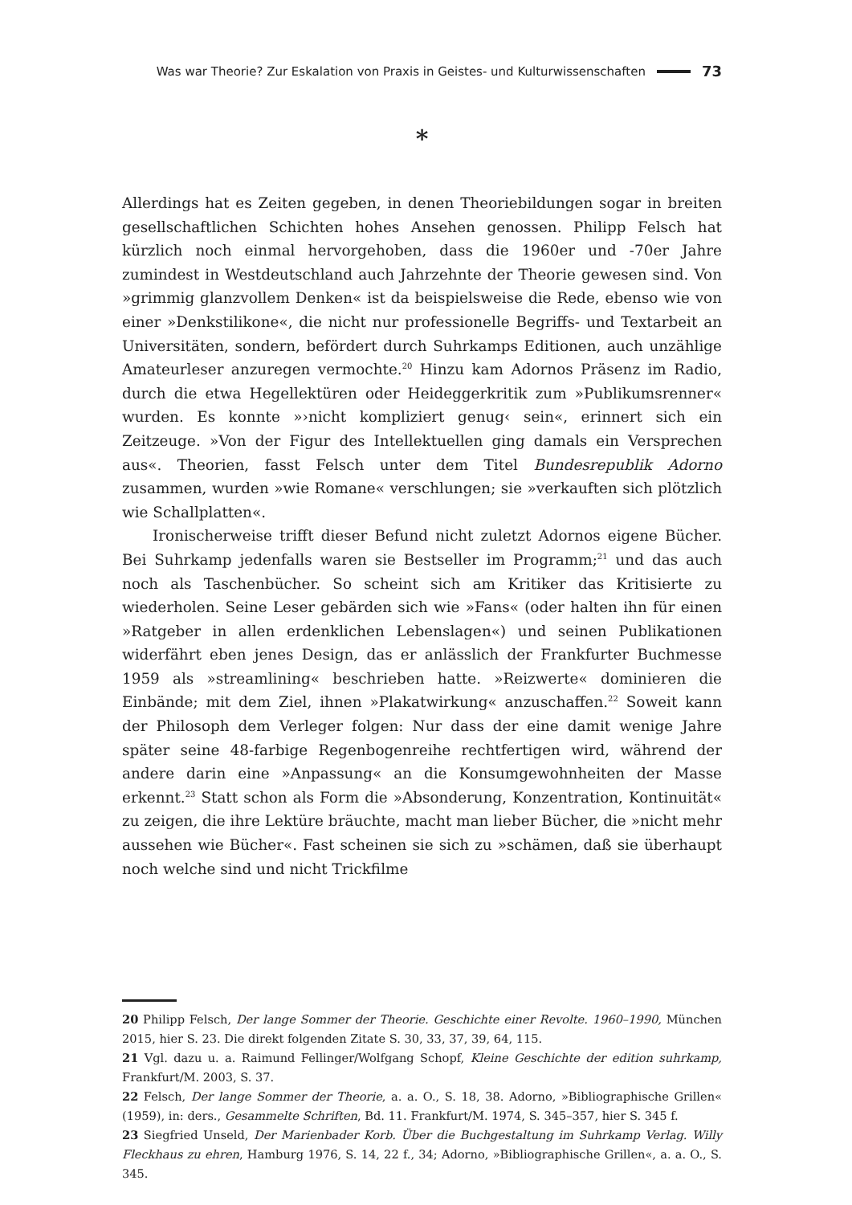Was war Theorie? Zur Eskalation von Praxis in Geistes- und Kulturwissenschaften 73
*
Allerdings hat es Zeiten gegeben, in denen Theoriebildungen sogar in breiten gesellschaftlichen Schichten hohes Ansehen genossen. Philipp Felsch hat kürzlich noch einmal hervorgehoben, dass die 1960er und -70er Jahre zumindest in Westdeutschland auch Jahrzehnte der Theorie gewesen sind. Von »grimmig glanzvollem Denken« ist da beispielsweise die Rede, ebenso wie von einer »Denkstilikone«, die nicht nur professionelle Begriffs- und Textarbeit an Universitäten, sondern, befördert durch Suhrkamps Editionen, auch unzählige Amateurleser anzuregen vermochte.<sup>20</sup> Hinzu kam Adornos Präsenz im Radio, durch die etwa Hegellektüren oder Heideggerkritik zum »Publikumsrenner« wurden. Es konnte »›nicht kompliziert genug‹ sein«, erinnert sich ein Zeitzeuge. »Von der Figur des Intellektuellen ging damals ein Versprechen aus«. Theorien, fasst Felsch unter dem Titel Bundesrepublik Adorno zusammen, wurden »wie Romane« verschlungen; sie »verkauften sich plötzlich wie Schallplatten«.
Ironischerweise trifft dieser Befund nicht zuletzt Adornos eigene Bücher. Bei Suhrkamp jedenfalls waren sie Bestseller im Programm;<sup>21</sup> und das auch noch als Taschenbücher. So scheint sich am Kritiker das Kritisierte zu wiederholen. Seine Leser gebärden sich wie »Fans« (oder halten ihn für einen »Ratgeber in allen erdenklichen Lebenslagen«) und seinen Publikationen widerfährt eben jenes Design, das er anlässlich der Frankfurter Buchmesse 1959 als »streamlining« beschrieben hatte. »Reizwerte« dominieren die Einbände; mit dem Ziel, ihnen »Plakatwirkung« anzuschaffen.<sup>22</sup> Soweit kann der Philosoph dem Verleger folgen: Nur dass der eine damit wenige Jahre später seine 48-farbige Regenbogenreihe rechtfertigen wird, während der andere darin eine »Anpassung« an die Konsumgewohnheiten der Masse erkennt.<sup>23</sup> Statt schon als Form die »Absonderung, Konzentration, Kontinuität« zu zeigen, die ihre Lektüre bräuchte, macht man lieber Bücher, die »nicht mehr aussehen wie Bücher«. Fast scheinen sie sich zu »schämen, daß sie überhaupt noch welche sind und nicht Trickfilme
20 Philipp Felsch, Der lange Sommer der Theorie. Geschichte einer Revolte. 1960–1990, München 2015, hier S. 23. Die direkt folgenden Zitate S. 30, 33, 37, 39, 64, 115.
21 Vgl. dazu u. a. Raimund Fellinger/Wolfgang Schopf, Kleine Geschichte der edition suhrkamp, Frankfurt/M. 2003, S. 37.
22 Felsch, Der lange Sommer der Theorie, a. a. O., S. 18, 38. Adorno, »Bibliographische Grillen« (1959), in: ders., Gesammelte Schriften, Bd. 11. Frankfurt/M. 1974, S. 345–357, hier S. 345 f.
23 Siegfried Unseld, Der Marienbader Korb. Über die Buchgestaltung im Suhrkamp Verlag. Willy Fleckhaus zu ehren, Hamburg 1976, S. 14, 22 f., 34; Adorno, »Bibliographische Grillen«, a. a. O., S. 345.